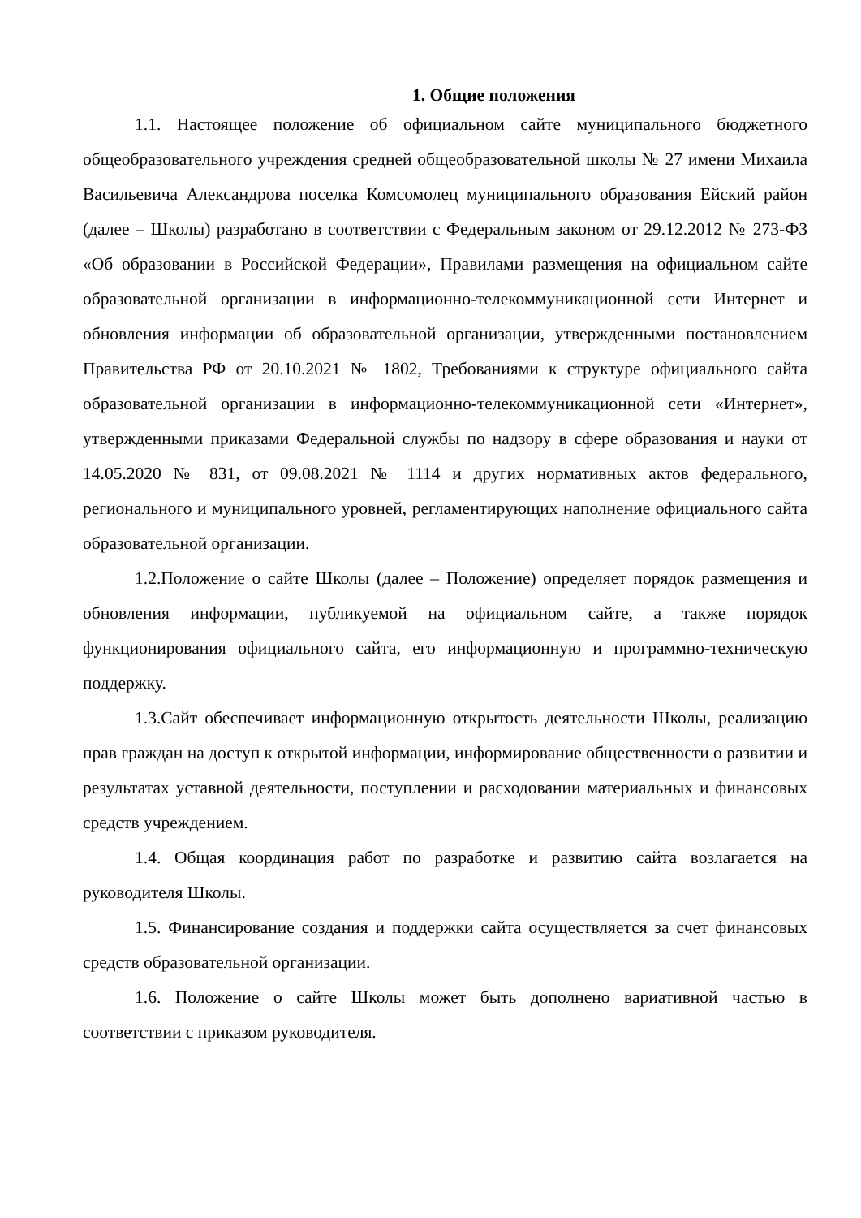1. Общие положения
1.1. Настоящее положение об официальном сайте муниципального бюджетного общеобразовательного учреждения средней общеобразовательной школы № 27 имени Михаила Васильевича Александрова поселка Комсомолец муниципального образования Ейский район (далее – Школы) разработано в соответствии с Федеральным законом от 29.12.2012 № 273-ФЗ «Об образовании в Российской Федерации», Правилами размещения на официальном сайте образовательной организации в информационно-телекоммуникационной сети Интернет и обновления информации об образовательной организации, утвержденными постановлением Правительства РФ от 20.10.2021 № 1802, Требованиями к структуре официального сайта образовательной организации в информационно-телекоммуникационной сети «Интернет», утвержденными приказами Федеральной службы по надзору в сфере образования и науки от 14.05.2020 № 831, от 09.08.2021 № 1114 и других нормативных актов федерального, регионального и муниципального уровней, регламентирующих наполнение официального сайта образовательной организации.
1.2.Положение о сайте Школы (далее – Положение) определяет порядок размещения и обновления информации, публикуемой на официальном сайте, а также порядок функционирования официального сайта, его информационную и программно-техническую поддержку.
1.3.Сайт обеспечивает информационную открытость деятельности Школы, реализацию прав граждан на доступ к открытой информации, информирование общественности о развитии и результатах уставной деятельности, поступлении и расходовании материальных и финансовых средств учреждением.
1.4. Общая координация работ по разработке и развитию сайта возлагается на руководителя Школы.
1.5. Финансирование создания и поддержки сайта осуществляется за счет финансовых средств образовательной организации.
1.6. Положение о сайте Школы может быть дополнено вариативной частью в соответствии с приказом руководителя.